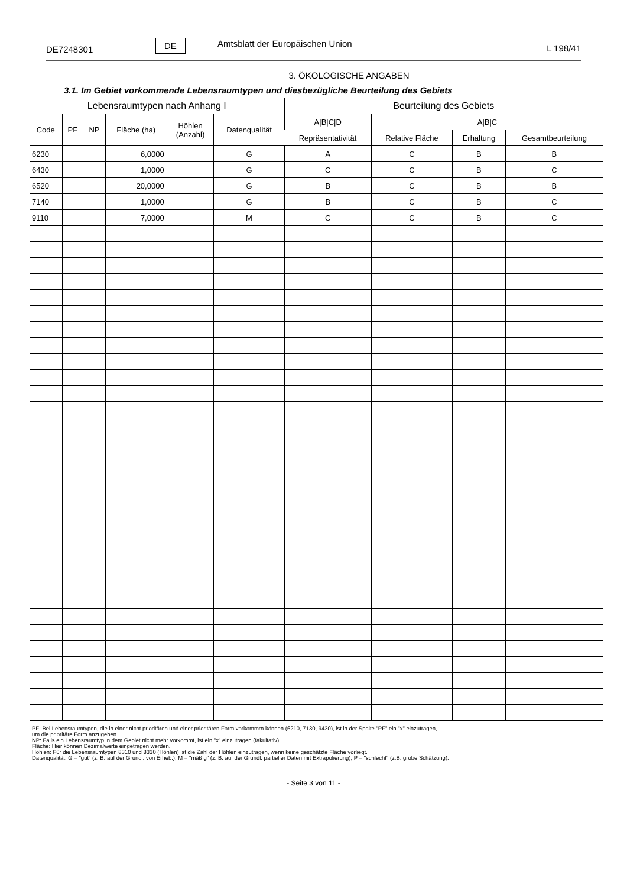DE7248301
DE
Amtsblatt der Europäischen Union
L 198/41
3. ÖKOLOGISCHE ANGABEN
3.1. Im Gebiet vorkommende Lebensraumtypen und diesbezügliche Beurteilung des Gebiets
| Lebensraumtypen nach Anhang I | | | | | | Beurteilung des Gebiets | | | |
| --- | --- | --- | --- | --- | --- | --- | --- | --- | --- |
| Code | PF | NP | Fläche (ha) | Höhlen (Anzahl) | Datenqualität | A/B/C/D | A/B/C | | |
| | | | | | | Repräsentativität | Relative Fläche | Erhaltung | Gesamtbeurteilung |
| 6230 | | | 6,0000 | | G | A | C | B | B |
| 6430 | | | 1,0000 | | G | C | C | B | C |
| 6520 | | | 20,0000 | | G | B | C | B | B |
| 7140 | | | 1,0000 | | G | B | C | B | C |
| 9110 | | | 7,0000 | | M | C | C | B | C |
PF: Bei Lebensraumtypen, die in einer nicht prioritären und einer prioritären Form vorkommrn können (6210, 7130, 9430), ist in der Spalte "PF" ein "x" einzutragen,
um die prioritäre Form anzugeben.
NP: Falls ein Lebensraumtyp in dem Gebiet nicht mehr vorkommt, ist ein "x" einzutragen (fakultativ).
Fläche: Hier können Dezimalwerte eingetragen werden.
Höhlen: Für die Lebensraumtypen 8310 und 8330 (Höhlen) ist die Zahl der Höhlen einzutragen, wenn keine geschätzte Fläche vorliegt.
Datenqualität: G = "gut" (z. B. auf der Grundl. von Erheb.); M = "mäßig" (z. B. auf der Grundl. partieller Daten mit Extrapolierung); P = "schlecht" (z.B. grobe Schätzung).
- Seite 3 von 11 -